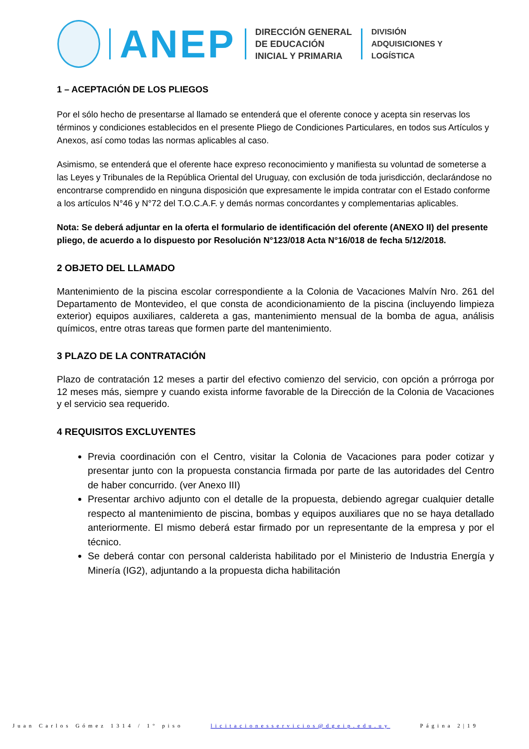ANEP
DIRECCIÓN GENERAL
DE EDUCACIÓN
INICIAL Y PRIMARIA
DIVISIÓN
ADQUISICIONES Y
LOGÍSTICA
1 – ACEPTACIÓN DE LOS PLIEGOS
Por el sólo hecho de presentarse al llamado se entenderá que el oferente conoce y acepta sin reservas los términos y condiciones establecidos en el presente Pliego de Condiciones Particulares, en todos sus Artículos y Anexos, así como todas las normas aplicables al caso.
Asimismo, se entenderá que el oferente hace expreso reconocimiento y manifiesta su voluntad de someterse a las Leyes y Tribunales de la República Oriental del Uruguay, con exclusión de toda jurisdicción, declarándose no encontrarse comprendido en ninguna disposición que expresamente le impida contratar con el Estado conforme a los artículos N°46 y N°72 del T.O.C.A.F. y demás normas concordantes y complementarias aplicables.
Nota: Se deberá adjuntar en la oferta el formulario de identificación del oferente (ANEXO II) del presente pliego, de acuerdo a lo dispuesto por Resolución N°123/018 Acta N°16/018 de fecha 5/12/2018.
2 OBJETO DEL LLAMADO
Mantenimiento de la piscina escolar correspondiente a la Colonia de Vacaciones Malvín Nro. 261 del Departamento de Montevideo, el que consta de acondicionamiento de la piscina (incluyendo limpieza exterior) equipos auxiliares, caldereta a gas, mantenimiento mensual de la bomba de agua, análisis químicos, entre otras tareas que formen parte del mantenimiento.
3 PLAZO DE LA CONTRATACIÓN
Plazo de contratación 12 meses a partir del efectivo comienzo del servicio, con opción a prórroga por 12 meses más, siempre y cuando exista informe favorable de la Dirección de la Colonia de Vacaciones y el servicio sea requerido.
4 REQUISITOS EXCLUYENTES
Previa coordinación con el Centro, visitar la Colonia de Vacaciones para poder cotizar y presentar junto con la propuesta constancia firmada por parte de las autoridades del Centro de haber concurrido. (ver Anexo III)
Presentar archivo adjunto con el detalle de la propuesta, debiendo agregar cualquier detalle respecto al mantenimiento de piscina, bombas y equipos auxiliares que no se haya detallado anteriormente. El mismo deberá estar firmado por un representante de la empresa y por el técnico.
Se deberá contar con personal calderista habilitado por el Ministerio de Industria Energía y Minería (IG2), adjuntando a la propuesta dicha habilitación
Juan Carlos Gómez 1314 / 1° piso licitacionesservicios@dgeip.edu.uy Página 2|19